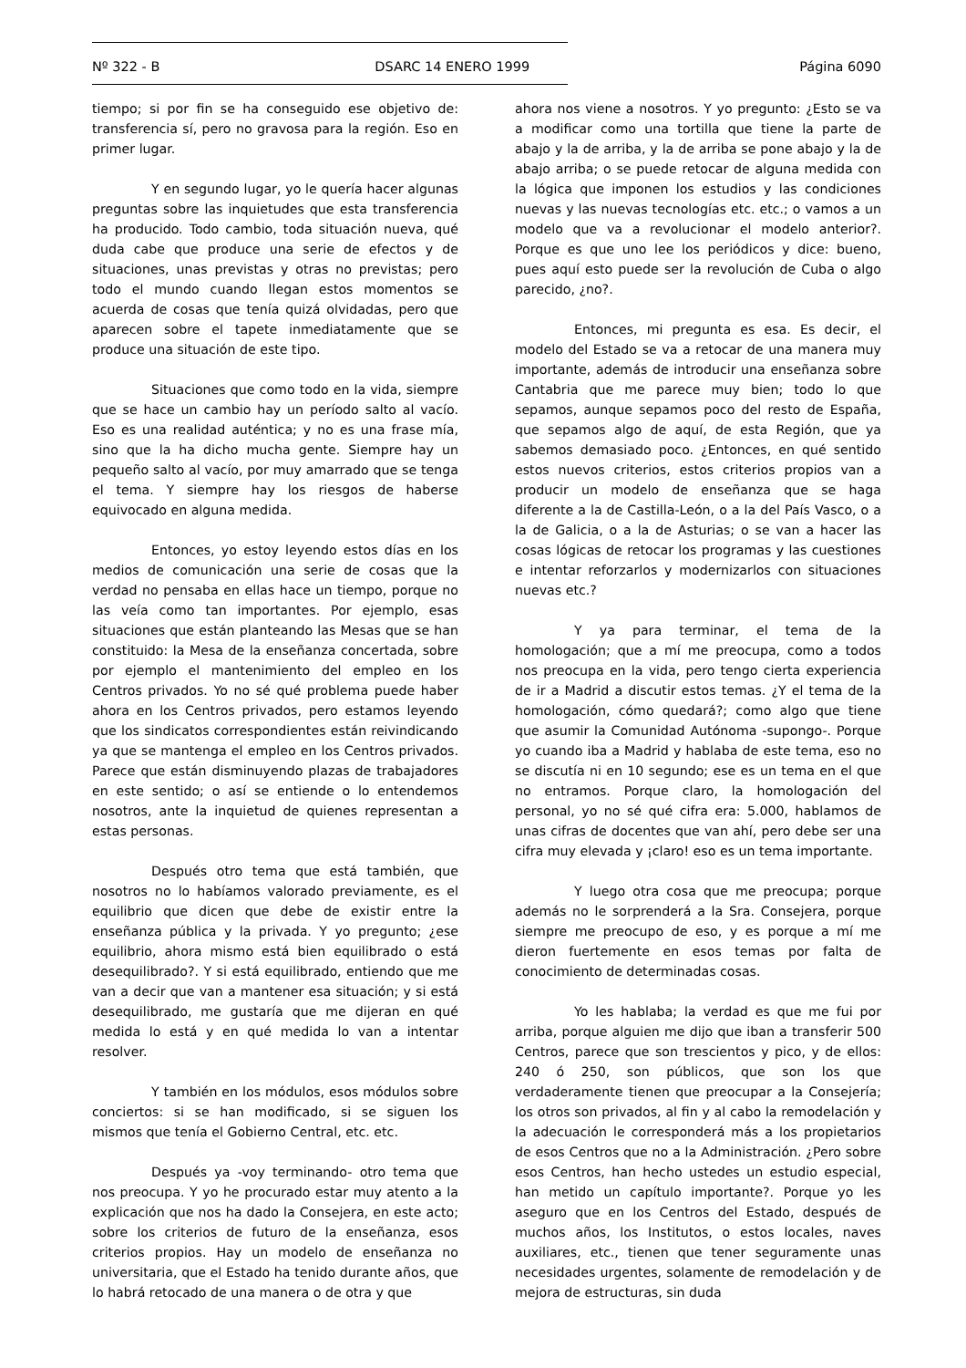Nº 322 - B DSARC 14 ENERO 1999 Página 6090
tiempo; si por fin se ha conseguido ese objetivo de: transferencia sí, pero no gravosa para la región. Eso en primer lugar.
Y en segundo lugar, yo le quería hacer algunas preguntas sobre las inquietudes que esta transferencia ha producido. Todo cambio, toda situación nueva, qué duda cabe que produce una serie de efectos y de situaciones, unas previstas y otras no previstas; pero todo el mundo cuando llegan estos momentos se acuerda de cosas que tenía quizá olvidadas, pero que aparecen sobre el tapete inmediatamente que se produce una situación de este tipo.
Situaciones que como todo en la vida, siempre que se hace un cambio hay un período salto al vacío. Eso es una realidad auténtica; y no es una frase mía, sino que la ha dicho mucha gente. Siempre hay un pequeño salto al vacío, por muy amarrado que se tenga el tema. Y siempre hay los riesgos de haberse equivocado en alguna medida.
Entonces, yo estoy leyendo estos días en los medios de comunicación una serie de cosas que la verdad no pensaba en ellas hace un tiempo, porque no las veía como tan importantes. Por ejemplo, esas situaciones que están planteando las Mesas que se han constituido: la Mesa de la enseñanza concertada, sobre por ejemplo el mantenimiento del empleo en los Centros privados. Yo no sé qué problema puede haber ahora en los Centros privados, pero estamos leyendo que los sindicatos correspondientes están reivindicando ya que se mantenga el empleo en los Centros privados. Parece que están disminuyendo plazas de trabajadores en este sentido; o así se entiende o lo entendemos nosotros, ante la inquietud de quienes representan a estas personas.
Después otro tema que está también, que nosotros no lo habíamos valorado previamente, es el equilibrio que dicen que debe de existir entre la enseñanza pública y la privada. Y yo pregunto; ¿ese equilibrio, ahora mismo está bien equilibrado o está desequilibrado?. Y si está equilibrado, entiendo que me van a decir que van a mantener esa situación; y si está desequilibrado, me gustaría que me dijeran en qué medida lo está y en qué medida lo van a intentar resolver.
Y también en los módulos, esos módulos sobre conciertos: si se han modificado, si se siguen los mismos que tenía el Gobierno Central, etc. etc.
Después ya -voy terminando- otro tema que nos preocupa. Y yo he procurado estar muy atento a la explicación que nos ha dado la Consejera, en este acto; sobre los criterios de futuro de la enseñanza, esos criterios propios. Hay un modelo de enseñanza no universitaria, que el Estado ha tenido durante años, que lo habrá retocado de una manera o de otra y que
ahora nos viene a nosotros. Y yo pregunto: ¿Esto se va a modificar como una tortilla que tiene la parte de abajo y la de arriba, y la de arriba se pone abajo y la de abajo arriba; o se puede retocar de alguna medida con la lógica que imponen los estudios y las condiciones nuevas y las nuevas tecnologías etc. etc.; o vamos a un modelo que va a revolucionar el modelo anterior?. Porque es que uno lee los periódicos y dice: bueno, pues aquí esto puede ser la revolución de Cuba o algo parecido, ¿no?.
Entonces, mi pregunta es esa. Es decir, el modelo del Estado se va a retocar de una manera muy importante, además de introducir una enseñanza sobre Cantabria que me parece muy bien; todo lo que sepamos, aunque sepamos poco del resto de España, que sepamos algo de aquí, de esta Región, que ya sabemos demasiado poco. ¿Entonces, en qué sentido estos nuevos criterios, estos criterios propios van a producir un modelo de enseñanza que se haga diferente a la de Castilla-León, o a la del País Vasco, o a la de Galicia, o a la de Asturias; o se van a hacer las cosas lógicas de retocar los programas y las cuestiones e intentar reforzarlos y modernizarlos con situaciones nuevas etc.?
Y ya para terminar, el tema de la homologación; que a mí me preocupa, como a todos nos preocupa en la vida, pero tengo cierta experiencia de ir a Madrid a discutir estos temas. ¿Y el tema de la homologación, cómo quedará?; como algo que tiene que asumir la Comunidad Autónoma -supongo-. Porque yo cuando iba a Madrid y hablaba de este tema, eso no se discutía ni en 10 segundo; ese es un tema en el que no entramos. Porque claro, la homologación del personal, yo no sé qué cifra era: 5.000, hablamos de unas cifras de docentes que van ahí, pero debe ser una cifra muy elevada y ¡claro! eso es un tema importante.
Y luego otra cosa que me preocupa; porque además no le sorprenderá a la Sra. Consejera, porque siempre me preocupo de eso, y es porque a mí me dieron fuertemente en esos temas por falta de conocimiento de determinadas cosas.
Yo les hablaba; la verdad es que me fui por arriba, porque alguien me dijo que iban a transferir 500 Centros, parece que son trescientos y pico, y de ellos: 240 ó 250, son públicos, que son los que verdaderamente tienen que preocupar a la Consejería; los otros son privados, al fin y al cabo la remodelación y la adecuación le corresponderá más a los propietarios de esos Centros que no a la Administración. ¿Pero sobre esos Centros, han hecho ustedes un estudio especial, han metido un capítulo importante?. Porque yo les aseguro que en los Centros del Estado, después de muchos años, los Institutos, o estos locales, naves auxiliares, etc., tienen que tener seguramente unas necesidades urgentes, solamente de remodelación y de mejora de estructuras, sin duda